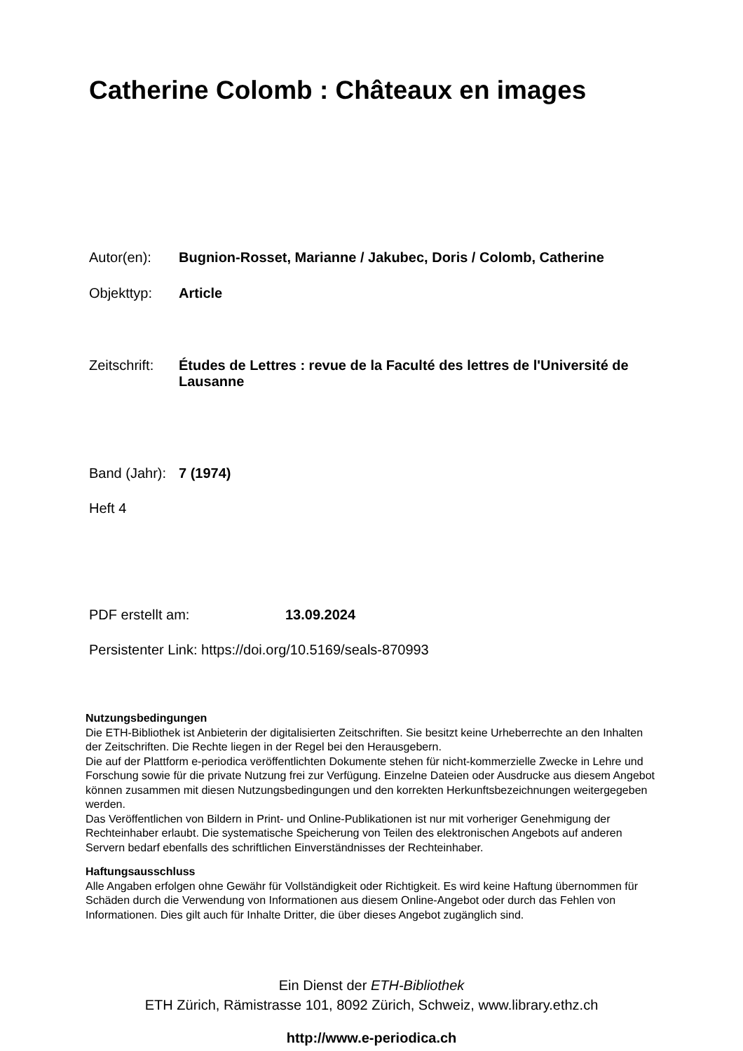Catherine Colomb : Châteaux en images
Autor(en): Bugnion-Rosset, Marianne / Jakubec, Doris / Colomb, Catherine
Objekttyp: Article
Zeitschrift:
Études de Lettres : revue de la Faculté des lettres de l'Université de Lausanne
Band (Jahr):
7 (1974)
Heft 4
PDF erstellt am: 13.09.2024
Persistenter Link: https://doi.org/10.5169/seals-870993
Nutzungsbedingungen
Die ETH-Bibliothek ist Anbieterin der digitalisierten Zeitschriften. Sie besitzt keine Urheberrechte an den Inhalten der Zeitschriften. Die Rechte liegen in der Regel bei den Herausgebern.
Die auf der Plattform e-periodica veröffentlichten Dokumente stehen für nicht-kommerzielle Zwecke in Lehre und Forschung sowie für die private Nutzung frei zur Verfügung. Einzelne Dateien oder Ausdrucke aus diesem Angebot können zusammen mit diesen Nutzungsbedingungen und den korrekten Herkunftsbezeichnungen weitergegeben werden.
Das Veröffentlichen von Bildern in Print- und Online-Publikationen ist nur mit vorheriger Genehmigung der Rechteinhaber erlaubt. Die systematische Speicherung von Teilen des elektronischen Angebots auf anderen Servern bedarf ebenfalls des schriftlichen Einverständnisses der Rechteinhaber.
Haftungsausschluss
Alle Angaben erfolgen ohne Gewähr für Vollständigkeit oder Richtigkeit. Es wird keine Haftung übernommen für Schäden durch die Verwendung von Informationen aus diesem Online-Angebot oder durch das Fehlen von Informationen. Dies gilt auch für Inhalte Dritter, die über dieses Angebot zugänglich sind.
Ein Dienst der ETH-Bibliothek
ETH Zürich, Rämistrasse 101, 8092 Zürich, Schweiz, www.library.ethz.ch
http://www.e-periodica.ch